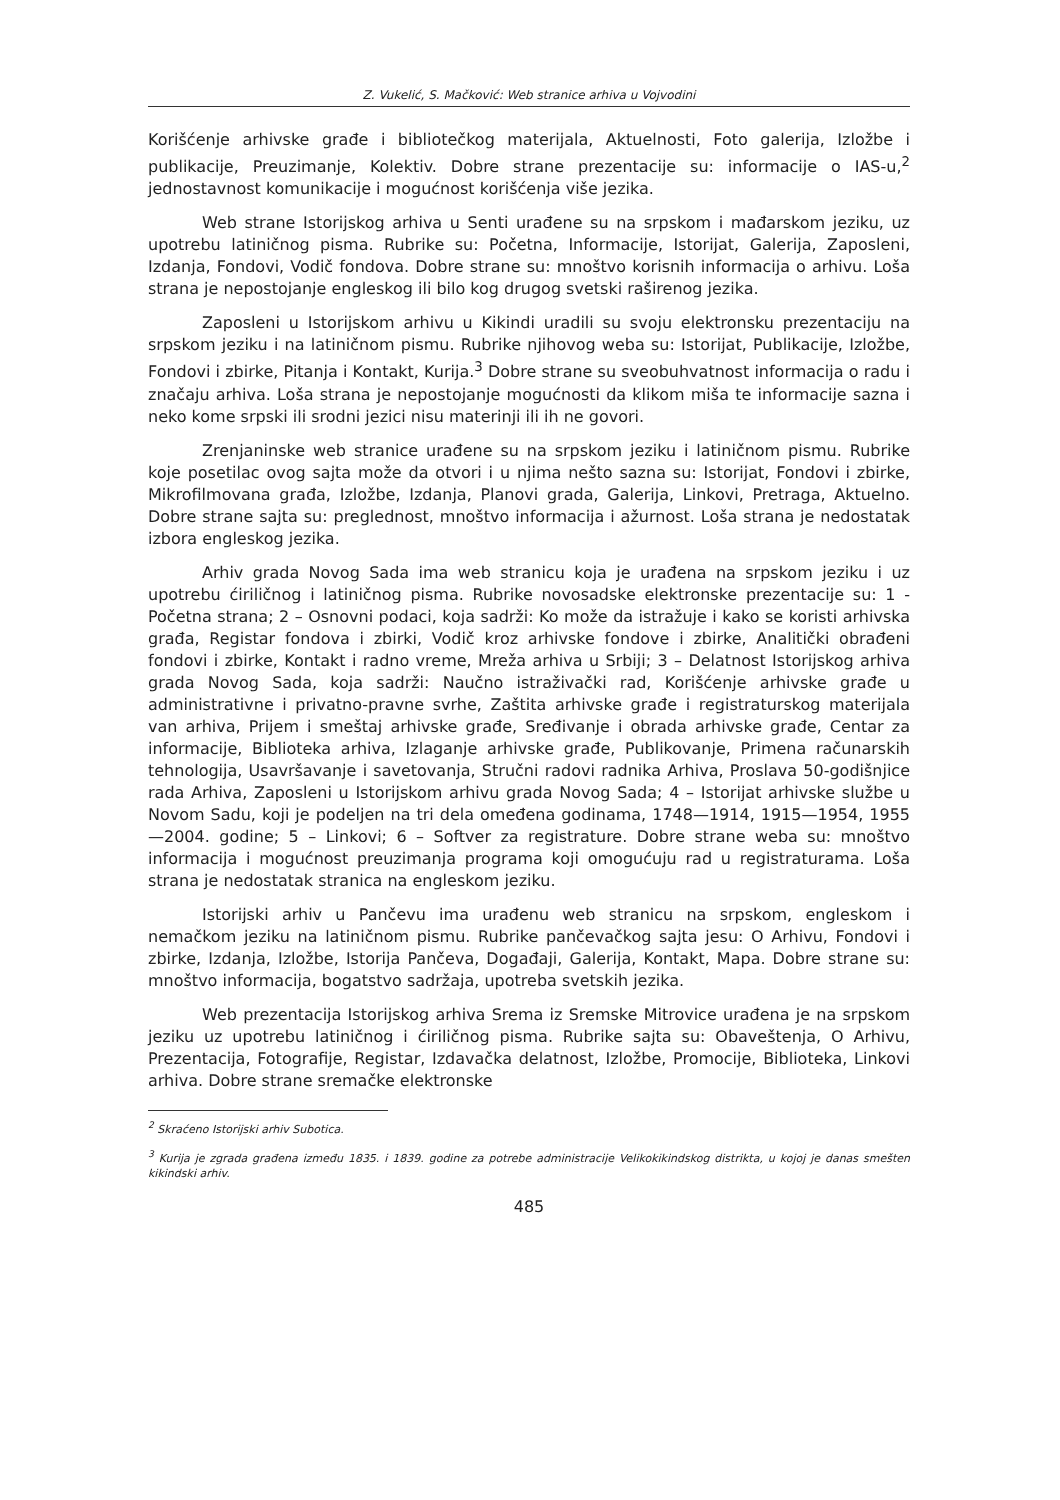Z. Vukelić, S. Mačković: Web stranice arhiva u Vojvodini
Korišćenje arhivske građe i bibliotečkog materijala, Aktuelnosti, Foto galerija, Izložbe i publikacije, Preuzimanje, Kolektiv. Dobre strane prezentacije su: informacije o IAS-u,<sup>2</sup> jednostavnost komunikacije i mogućnost korišćenja više jezika.
Web strane Istorijskog arhiva u Senti urađene su na srpskom i mađarskom jeziku, uz upotrebu latiničnog pisma. Rubrike su: Početna, Informacije, Istorijat, Galerija, Zaposleni, Izdanja, Fondovi, Vodič fondova. Dobre strane su: mnoštvo korisnih informacija o arhivu. Loša strana je nepostojanje engleskog ili bilo kog drugog svetski raširenog jezika.
Zaposleni u Istorijskom arhivu u Kikindi uradili su svoju elektronsku prezentaciju na srpskom jeziku i na latiničnom pismu. Rubrike njihovog weba su: Istorijat, Publikacije, Izložbe, Fondovi i zbirke, Pitanja i Kontakt, Kurija.<sup>3</sup> Dobre strane su sveobuhvatnost informacija o radu i značaju arhiva. Loša strana je nepostojanje mogućnosti da klikom miša te informacije sazna i neko kome srpski ili srodni jezici nisu materinji ili ih ne govori.
Zrenjaninske web stranice urađene su na srpskom jeziku i latiničnom pismu. Rubrike koje posetilac ovog sajta može da otvori i u njima nešto sazna su: Istorijat, Fondovi i zbirke, Mikrofilmovana građa, Izložbe, Izdanja, Planovi grada, Galerija, Linkovi, Pretraga, Aktuelno. Dobre strane sajta su: preglednost, mnoštvo informacija i ažurnost. Loša strana je nedostatak izbora engleskog jezika.
Arhiv grada Novog Sada ima web stranicu koja je urađena na srpskom jeziku i uz upotrebu ćiriličnog i latiničnog pisma. Rubrike novosadske elektronske prezentacije su: 1 - Početna strana; 2 – Osnovni podaci, koja sadrži: Ko može da istražuje i kako se koristi arhivska građa, Registar fondova i zbirki, Vodič kroz arhivske fondove i zbirke, Analitički obrađeni fondovi i zbirke, Kontakt i radno vreme, Mreža arhiva u Srbiji; 3 – Delatnost Istorijskog arhiva grada Novog Sada, koja sadrži: Naučno istraživački rad, Korišćenje arhivske građe u administrativne i privatno-pravne svrhe, Zaštita arhivske građe i registraturskog materijala van arhiva, Prijem i smeštaj arhivske građe, Sređivanje i obrada arhivske građe, Centar za informacije, Biblioteka arhiva, Izlaganje arhivske građe, Publikovanje, Primena računarskih tehnologija, Usavršavanje i savetovanja, Stručni radovi radnika Arhiva, Proslava 50-godišnjice rada Arhiva, Zaposleni u Istorijskom arhivu grada Novog Sada; 4 – Istorijat arhivske službe u Novom Sadu, koji je podeljen na tri dela omeđena godinama, 1748—1914, 1915—1954, 1955—2004. godine; 5 – Linkovi; 6 – Softver za registrature. Dobre strane weba su: mnoštvo informacija i mogućnost preuzimanja programa koji omogućuju rad u registraturama. Loša strana je nedostatak stranica na engleskom jeziku.
Istorijski arhiv u Pančevu ima urađenu web stranicu na srpskom, engleskom i nemačkom jeziku na latiničnom pismu. Rubrike pančevačkog sajta jesu: O Arhivu, Fondovi i zbirke, Izdanja, Izložbe, Istorija Pančeva, Događaji, Galerija, Kontakt, Mapa. Dobre strane su: mnoštvo informacija, bogatstvo sadržaja, upotreba svetskih jezika.
Web prezentacija Istorijskog arhiva Srema iz Sremske Mitrovice urađena je na srpskom jeziku uz upotrebu latiničnog i ćiriličnog pisma. Rubrike sajta su: Obaveštenja, O Arhivu, Prezentacija, Fotografije, Registar, Izdavačka delatnost, Izložbe, Promocije, Biblioteka, Linkovi arhiva. Dobre strane sremačke elektronske
<sup>2</sup> Skraćeno Istorijski arhiv Subotica.
<sup>3</sup> Kurija je zgrada građena između 1835. i 1839. godine za potrebe administracije Velikokikindskog distrikta, u kojoj je danas smešten kikindski arhiv.
485